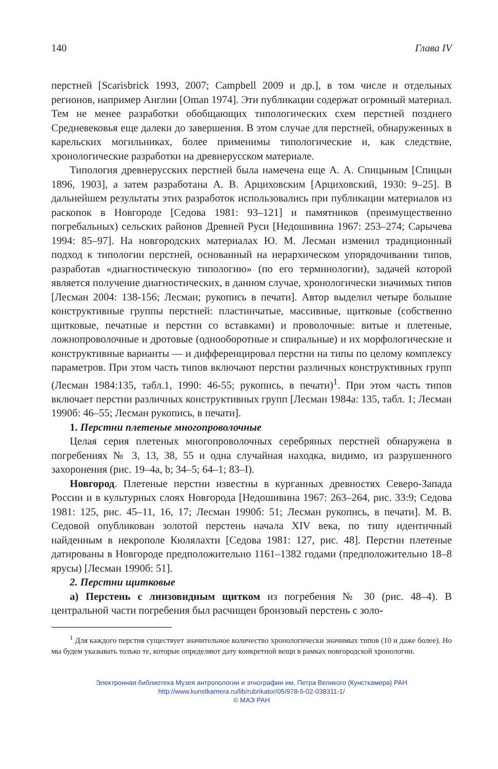140 Глава IV
перстней [Scarisbrick 1993, 2007; Campbell 2009 и др.], в том числе и отдельных регионов, например Англии [Oman 1974]. Эти публикации содержат огромный материал. Тем не менее разработки обобщающих типологических схем перстней позднего Средневековья еще далеки до завершения. В этом случае для перстней, обнаруженных в карельских могильниках, более применимы типологические и, как следствие, хронологические разработки на древнерусском материале.
Типология древнерусских перстней была намечена еще А. А. Спицыным [Спицын 1896, 1903], а затем разработана А. В. Арциховским [Арциховский, 1930: 9–25]. В дальнейшем результаты этих разработок использовались при публикации материалов из раскопок в Новгороде [Седова 1981: 93–121] и памятников (преимущественно погребальных) сельских районов Древней Руси [Недошивина 1967: 253–274; Сарычева 1994: 85–97]. На новгородских материалах Ю. М. Лесман изменил традиционный подход к типологии перстней, основанный на иерархическом упорядочивании типов, разработав «диагностическую типологию» (по его терминологии), задачей которой является получение диагностических, в данном случае, хронологически значимых типов [Лесман 2004: 138-156; Лесман; рукопись в печати]. Автор выделил четыре большие конструктивные группы перстней: пластинчатые, массивные, щитковые (собственно щитковые, печатные и перстни со вставками) и проволочные: витые и плетеные, ложнопроволочные и дротовые (однооборотные и спиральные) и их морфологические и конструктивные варианты — и дифференцировал перстни на типы по целому комплексу параметров. При этом часть типов включают перстни различных конструктивных групп (Лесман 1984:135, табл.1, 1990: 46-55; рукопись, в печати)<sup>1</sup>. При этом часть типов включает перстни различных конструктивных групп [Лесман 1984а: 135, табл. 1; Лесман 1990б: 46–55; Лесман рукопись, в печати].
1. Перстни плетеные многопроволочные
Целая серия плетеных многопроволочных серебряных перстней обнаружена в погребениях № 3, 13, 38, 55 и одна случайная находка, видимо, из разрушенного захоронения (рис. 19–4a, b; 34–5; 64–1; 83–I).
Новгород. Плетеные перстни известны в курганных древностях Северо-Запада России и в культурных слоях Новгорода [Недошивина 1967: 263–264, рис. 33:9; Седова 1981: 125, рис. 45–11, 16, 17; Лесман 1990б: 51; Лесман рукопись, в печати]. М. В. Седовой опубликован золотой перстень начала XIV века, по типу идентичный найденным в некрополе Кюлялахти [Седова 1981: 127, рис. 48]. Перстни плетеные датированы в Новгороде предположительно 1161–1382 годами (предположительно 18–8 ярусы) [Лесман 1990б: 51].
2. Перстни щитковые
а) Перстень с линзовидным щитком из погребения № 30 (рис. 48–4). В центральной части погребения был расчищен бронзовый перстень с золо-
<sup>1</sup> Для каждого перстня существует значительное количество хронологически значимых типов (10 и даже более). Но мы будем указывать только те, которые определяют дату конкретной вещи в рамках новгородской хронологии.
Электронная библиотека Музея антропологии и этнографии им. Петра Великого (Кунсткамера) РАН
http://www.kunstkamera.ru/lib/rubrikator/05/978-5-02-038311-1/
© МАЭ РАН